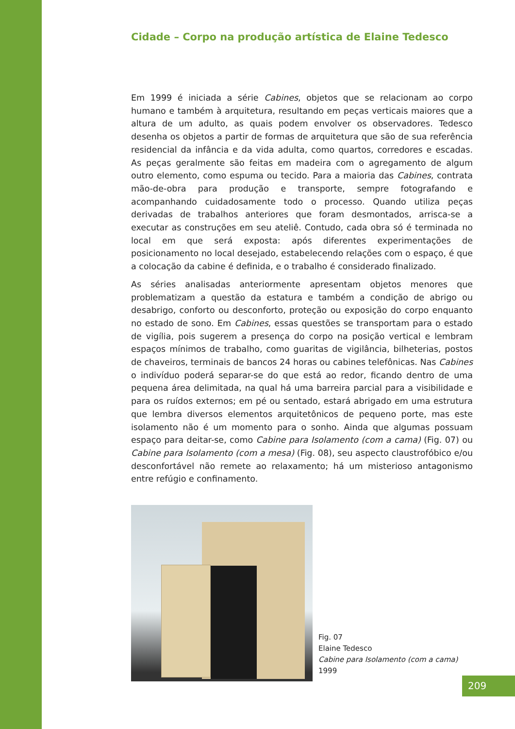Cidade – Corpo na produção artística de Elaine Tedesco
Em 1999 é iniciada a série Cabines, objetos que se relacionam ao corpo humano e também à arquitetura, resultando em peças verticais maiores que a altura de um adulto, as quais podem envolver os observadores. Tedesco desenha os objetos a partir de formas de arquitetura que são de sua referência residencial da infância e da vida adulta, como quartos, corredores e escadas. As peças geralmente são feitas em madeira com o agregamento de algum outro elemento, como espuma ou tecido. Para a maioria das Cabines, contrata mão-de-obra para produção e transporte, sempre fotografando e acompanhando cuidadosamente todo o processo. Quando utiliza peças derivadas de trabalhos anteriores que foram desmontados, arrisca-se a executar as construções em seu ateliê. Contudo, cada obra só é terminada no local em que será exposta: após diferentes experimentações de posicionamento no local desejado, estabelecendo relações com o espaço, é que a colocação da cabine é definida, e o trabalho é considerado finalizado.
As séries analisadas anteriormente apresentam objetos menores que problematizam a questão da estatura e também a condição de abrigo ou desabrigo, conforto ou desconforto, proteção ou exposição do corpo enquanto no estado de sono. Em Cabines, essas questões se transportam para o estado de vigília, pois sugerem a presença do corpo na posição vertical e lembram espaços mínimos de trabalho, como guaritas de vigilância, bilheterias, postos de chaveiros, terminais de bancos 24 horas ou cabines telefônicas. Nas Cabines o indivíduo poderá separar-se do que está ao redor, ficando dentro de uma pequena área delimitada, na qual há uma barreira parcial para a visibilidade e para os ruídos externos; em pé ou sentado, estará abrigado em uma estrutura que lembra diversos elementos arquitetônicos de pequeno porte, mas este isolamento não é um momento para o sonho. Ainda que algumas possuam espaço para deitar-se, como Cabine para Isolamento (com a cama) (Fig. 07) ou Cabine para Isolamento (com a mesa) (Fig. 08), seu aspecto claustrofóbico e/ou desconfortável não remete ao relaxamento; há um misterioso antagonismo entre refúgio e confinamento.
Fig. 07
Elaine Tedesco
Cabine para Isolamento (com a cama)
1999
209